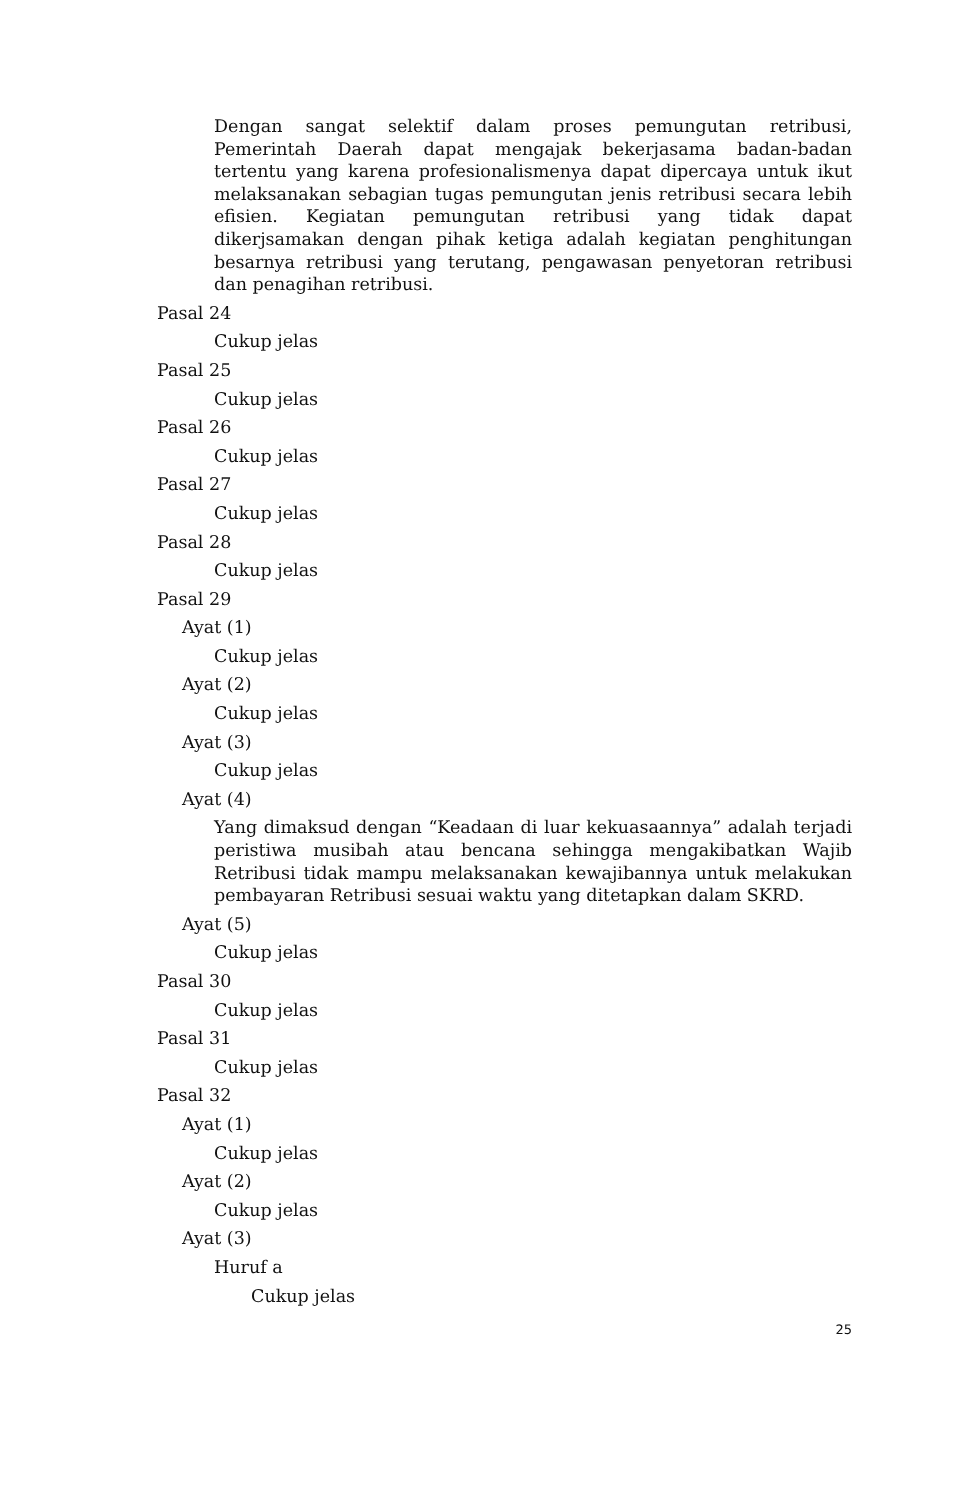Dengan sangat selektif dalam proses pemungutan retribusi, Pemerintah Daerah dapat mengajak bekerjasama badan-badan tertentu yang karena profesionalismenya dapat dipercaya untuk ikut melaksanakan sebagian tugas pemungutan jenis retribusi secara lebih efisien. Kegiatan pemungutan retribusi yang tidak dapat dikerjsamakan dengan pihak ketiga adalah kegiatan penghitungan besarnya retribusi yang terutang, pengawasan penyetoran retribusi dan penagihan retribusi.
Pasal 24
Cukup jelas
Pasal 25
Cukup jelas
Pasal 26
Cukup jelas
Pasal 27
Cukup jelas
Pasal 28
Cukup jelas
Pasal 29
Ayat (1)
Cukup jelas
Ayat (2)
Cukup jelas
Ayat (3)
Cukup jelas
Ayat (4)
Yang dimaksud dengan “Keadaan di luar kekuasaannya” adalah terjadi peristiwa musibah atau bencana sehingga mengakibatkan Wajib Retribusi tidak mampu melaksanakan kewajibannya untuk melakukan pembayaran Retribusi sesuai waktu yang ditetapkan dalam SKRD.
Ayat (5)
Cukup jelas
Pasal 30
Cukup jelas
Pasal 31
Cukup jelas
Pasal 32
Ayat (1)
Cukup jelas
Ayat (2)
Cukup jelas
Ayat (3)
Huruf a
Cukup jelas
25